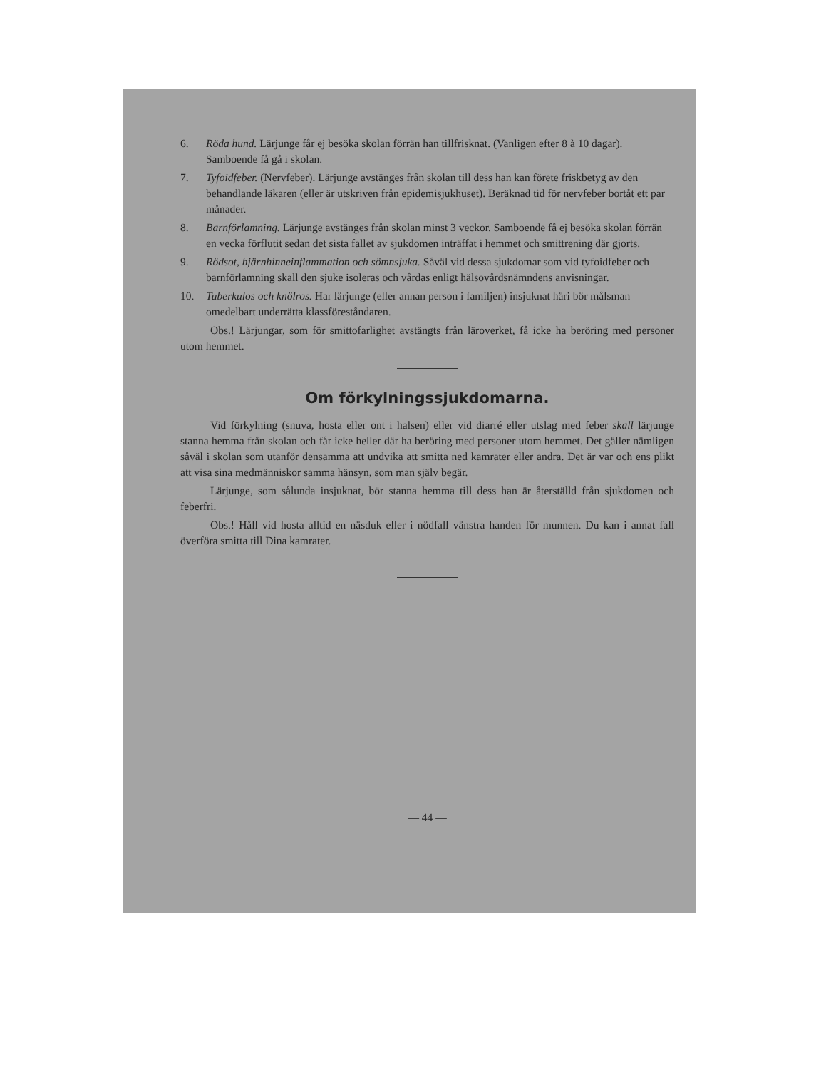6. Röda hund. Lärjunge får ej besöka skolan förrän han tillfrisknat. (Vanligen efter 8 à 10 dagar). Samboende få gå i skolan.
7. Tyfoidfeber. (Nervfeber). Lärjunge avstänges från skolan till dess han kan förete friskbetyg av den behandlande läkaren (eller är utskriven från epidemisjukhuset). Beräknad tid för nervfeber bortåt ett par månader.
8. Barnförlamning. Lärjunge avstänges från skolan minst 3 veckor. Samboende få ej besöka skolan förrän en vecka förflutit sedan det sista fallet av sjukdomen inträffat i hemmet och smittrening där gjorts.
9. Rödsot, hjärnhinneinflammation och sömnsjuka. Såväl vid dessa sjukdomar som vid tyfoidfeber och barnförlamning skall den sjuke isoleras och vårdas enligt hälsovårdsnämndens anvisningar.
10. Tuberkulos och knölros. Har lärjunge (eller annan person i familjen) insjuknat häri bör målsman omedelbart underrätta klassföreståndaren.
Obs.! Lärjungar, som för smittofarlighet avstängts från läroverket, få icke ha beröring med personer utom hemmet.
Om förkylningssjukdomarna.
Vid förkylning (snuva, hosta eller ont i halsen) eller vid diarré eller utslag med feber skall lärjunge stanna hemma från skolan och får icke heller där ha beröring med personer utom hemmet. Det gäller nämligen såväl i skolan som utanför densamma att undvika att smitta ned kamrater eller andra. Det är var och ens plikt att visa sina medmänniskor samma hänsyn, som man själv begär.
Lärjunge, som sålunda insjuknat, bör stanna hemma till dess han är återställd från sjukdomen och feberfri.
Obs.! Håll vid hosta alltid en näsduk eller i nödfall vänstra handen för munnen. Du kan i annat fall överföra smitta till Dina kamrater.
— 44 —